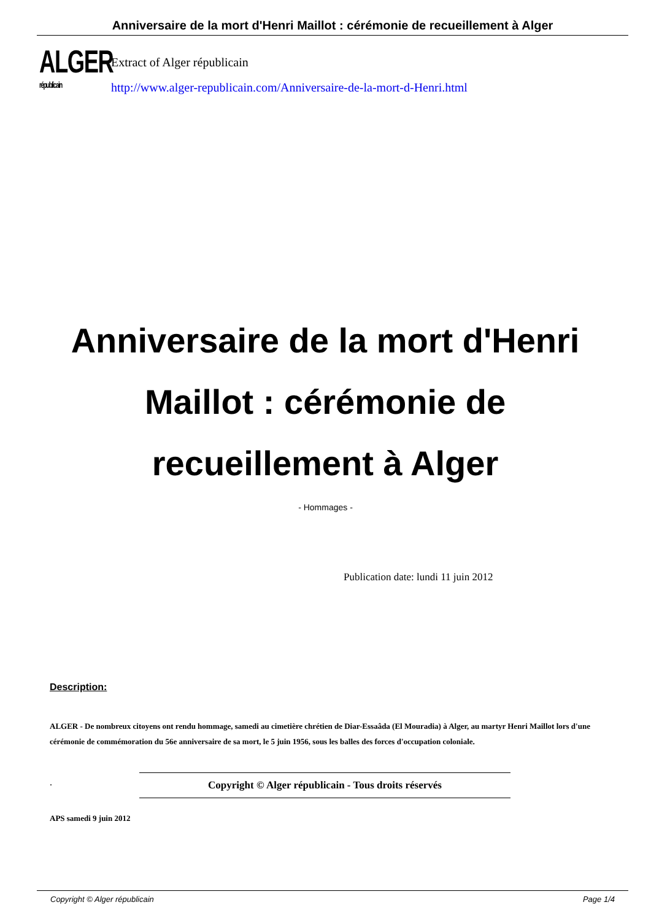Anniversaire de la mort d'Henri Maillot : cérémonie de recueillement à Alger
ALGER
républicain
Extract of Alger républicain
http://www.alger-republicain.com/Anniversaire-de-la-mort-d-Henri.html
Anniversaire de la mort d'Henri Maillot : cérémonie de recueillement à Alger
- Hommages -
Publication date: lundi 11 juin 2012
Description:
ALGER - De nombreux citoyens ont rendu hommage, samedi au cimetière chrétien de Diar-Essaâda (El Mouradia) à Alger, au martyr Henri Maillot lors d'une cérémonie de commémoration du 56e anniversaire de sa mort, le 5 juin 1956, sous les balles des forces d'occupation coloniale.
. Copyright © Alger républicain - Tous droits réservés
APS samedi 9 juin 2012
Copyright © Alger républicain Page 1/4